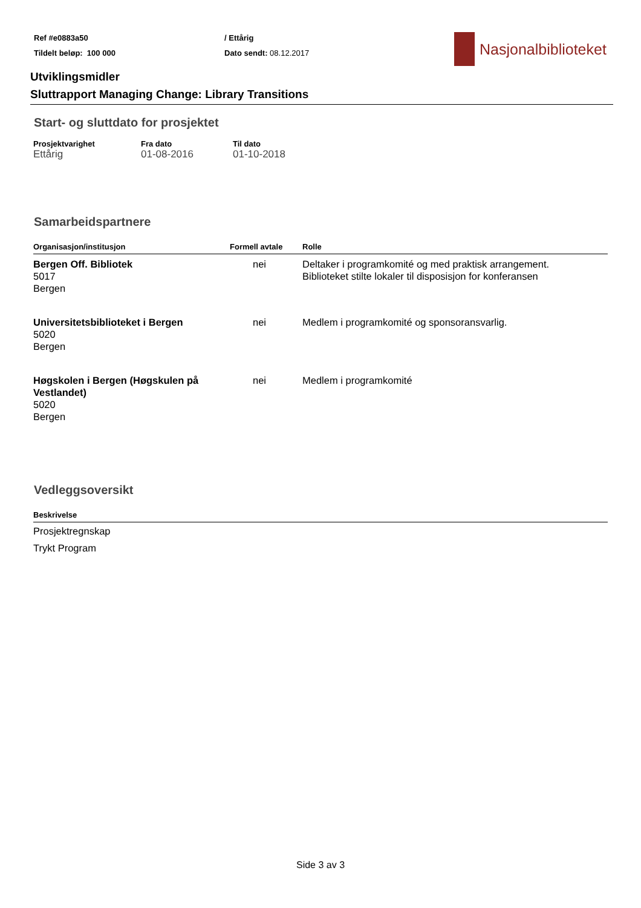Ref #e0883a50
Tildelt beløp: 100 000
/ Ettårig
Dato sendt: 08.12.2017
Nasjonalbiblioteket
Utviklingsmidler
Sluttrapport Managing Change: Library Transitions
Start- og sluttdato for prosjektet
| Prosjektvarighet | Fra dato | Til dato |
| --- | --- | --- |
| Ettårig | 01-08-2016 | 01-10-2018 |
Samarbeidspartnere
| Organisasjon/institusjon | Formell avtale | Rolle |
| --- | --- | --- |
| Bergen Off. Bibliotek 5017 Bergen | nei | Deltaker i programkomité og med praktisk arrangement. Biblioteket stilte lokaler til disposisjon for konferansen |
| Universitetsbiblioteket i Bergen 5020 Bergen | nei | Medlem i programkomité og sponsoransvarlig. |
| Høgskolen i Bergen (Høgskulen på Vestlandet) 5020 Bergen | nei | Medlem i programkomité |
Vedleggsoversikt
| Beskrivelse |
| --- |
| Prosjektregnskap |
| Trykt Program |
Side 3 av 3